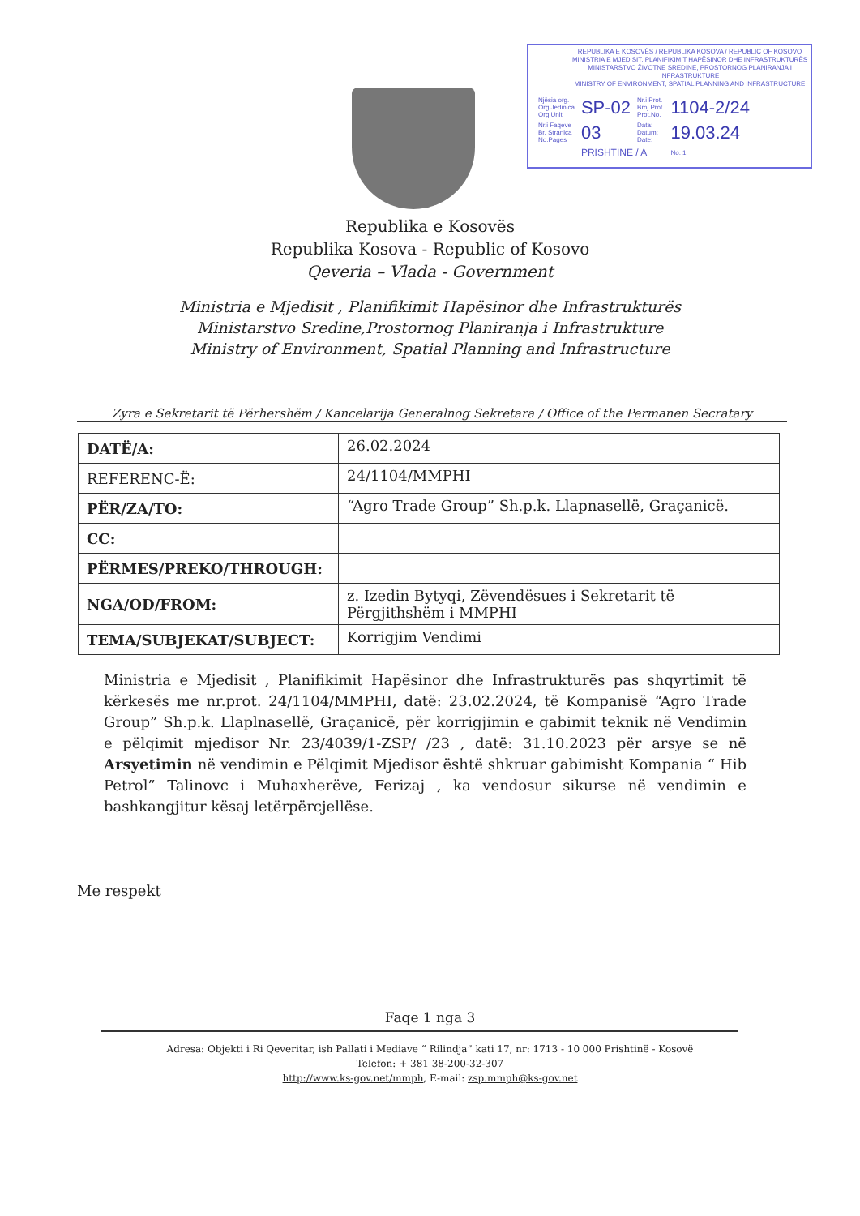REPUBLIKA E KOSOVËS / REPUBLIKA KOSOVA / REPUBLIC OF KOSOVO
MINISTRIA E MJEDISIT, PLANIFIKIMIT HAPËSINOR DHE INFRASTRUKTURËS
MINISTARSTVO ŽIVOTNE SREDINE, PROSTORNOG PLANIRANJA I INFRASTRUKTURE
MINISTRY OF ENVIRONMENT, SPATIAL PLANNING AND INFRASTRUCTURE
| Njësia org. Org.Jedinica Org.Unit | SP-02 | Nr.i Prot. Broj Prot. Prot.No. | 1104-2/24 |
| Nr.i Faqeve Br. Stranica No.Pages | 03 | Data: Datum: Date: | 19.03.24 |
| | PRISHTINË / A | | No. 1 |
Republika e Kosovës
Republika Kosova - Republic of Kosovo
Qeveria – Vlada - Government
Ministria e Mjedisit , Planifikimit Hapësinor dhe Infrastrukturës
Ministarstvo Sredine,Prostornog Planiranja i Infrastrukture
Ministry of Environment, Spatial Planning and Infrastructure
Zyra e Sekretarit të Përhershëm / Kancelarija Generalnog Sekretara / Office of the Permanen Secratary
| DATË/A: | 26.02.2024 |
| REFERENC-Ë: | 24/1104/MMPHI |
| PËR/ZA/TO: | “Agro Trade Group” Sh.p.k. Llapnasellë, Graçanicë. |
| CC: | |
| PËRMES/PREKO/THROUGH: | |
| NGA/OD/FROM: | z. Izedin Bytyqi, Zëvendësues i Sekretarit të Përgjithshëm i MMPHI |
| TEMA/SUBJEKAT/SUBJECT: | Korrigjim Vendimi |
Ministria e Mjedisit , Planifikimit Hapësinor dhe Infrastrukturës pas shqyrtimit të kërkesës me nr.prot. 24/1104/MMPHI, datë: 23.02.2024, të Kompanisë “Agro Trade Group” Sh.p.k. Llaplnasellë, Graçanicë, për korrigjimin e gabimit teknik në Vendimin e pëlqimit mjedisor Nr. 23/4039/1-ZSP/ /23 , datë: 31.10.2023 për arsye se në Arsyetimin në vendimin e Pëlqimit Mjedisor është shkruar gabimisht Kompania “ Hib Petrol” Talinovc i Muhaxherëve, Ferizaj , ka vendosur sikurse në vendimin e bashkangjitur kësaj letërpërcjellëse.
Me respekt
Faqe 1 nga 3
Adresa: Objekti i Ri Qeveritar, ish Pallati i Mediave “ Rilindja” kati 17, nr: 1713 - 10 000 Prishtinë - Kosovë
Telefon: + 381 38-200-32-307
http://www.ks-gov.net/mmph, E-mail: zsp.mmph@ks-gov.net